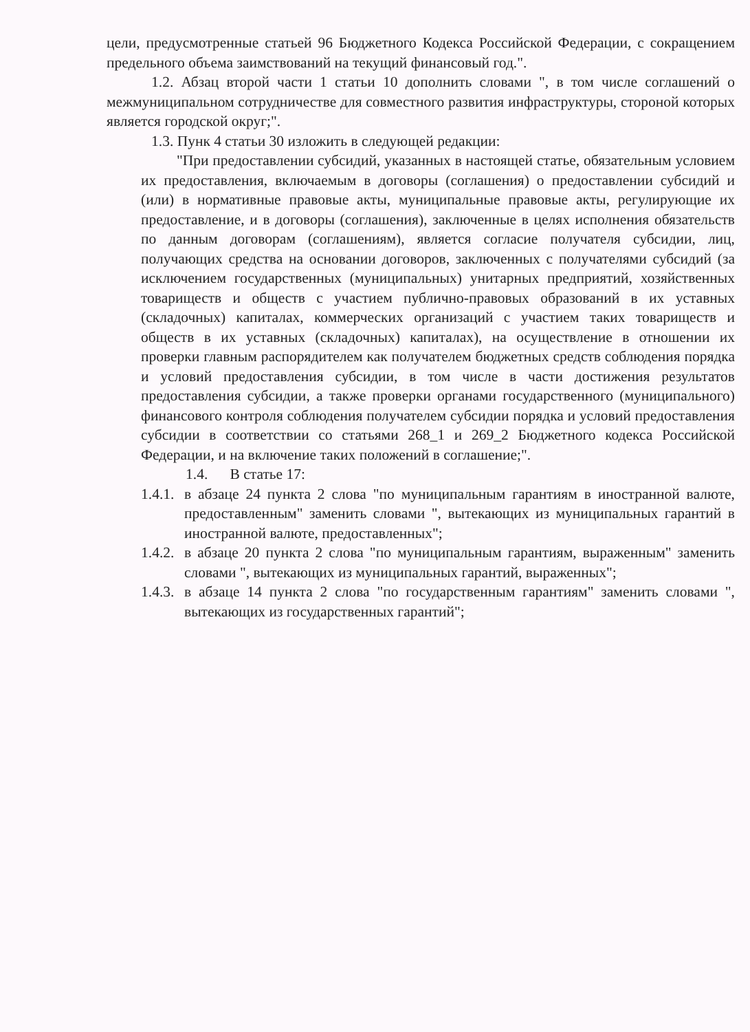цели, предусмотренные статьей 96 Бюджетного Кодекса Российской Федерации, с сокращением предельного объема заимствований на текущий финансовый год.".
1.2. Абзац второй части 1 статьи 10 дополнить словами ", в том числе соглашений о межмуниципальном сотрудничестве для совместного развития инфраструктуры, стороной которых является городской округ;".
1.3. Пунк 4 статьи 30 изложить в следующей редакции:
"При предоставлении субсидий, указанных в настоящей статье, обязательным условием их предоставления, включаемым в договоры (соглашения) о предоставлении субсидий и (или) в нормативные правовые акты, муниципальные правовые акты, регулирующие их предоставление, и в договоры (соглашения), заключенные в целях исполнения обязательств по данным договорам (соглашениям), является согласие получателя субсидии, лиц, получающих средства на основании договоров, заключенных с получателями субсидий (за исключением государственных (муниципальных) унитарных предприятий, хозяйственных товариществ и обществ с участием публично-правовых образований в их уставных (складочных) капиталах, коммерческих организаций с участием таких товариществ и обществ в их уставных (складочных) капиталах), на осуществление в отношении их проверки главным распорядителем как получателем бюджетных средств соблюдения порядка и условий предоставления субсидии, в том числе в части достижения результатов предоставления субсидии, а также проверки органами государственного (муниципального) финансового контроля соблюдения получателем субсидии порядка и условий предоставления субсидии в соответствии со статьями 268_1 и 269_2 Бюджетного кодекса Российской Федерации, и на включение таких положений в соглашение;".
1.4. В статье 17:
1.4.1.
в абзаце 24 пункта 2 слова "по муниципальным гарантиям в иностранной валюте, предоставленным" заменить словами ", вытекающих из муниципальных гарантий в иностранной валюте, предоставленных";
1.4.2.
в абзаце 20 пункта 2 слова "по муниципальным гарантиям, выраженным" заменить словами ", вытекающих из муниципальных гарантий, выраженных";
1.4.3.
в абзаце 14 пункта 2 слова "по государственным гарантиям" заменить словами ", вытекающих из государственных гарантий";